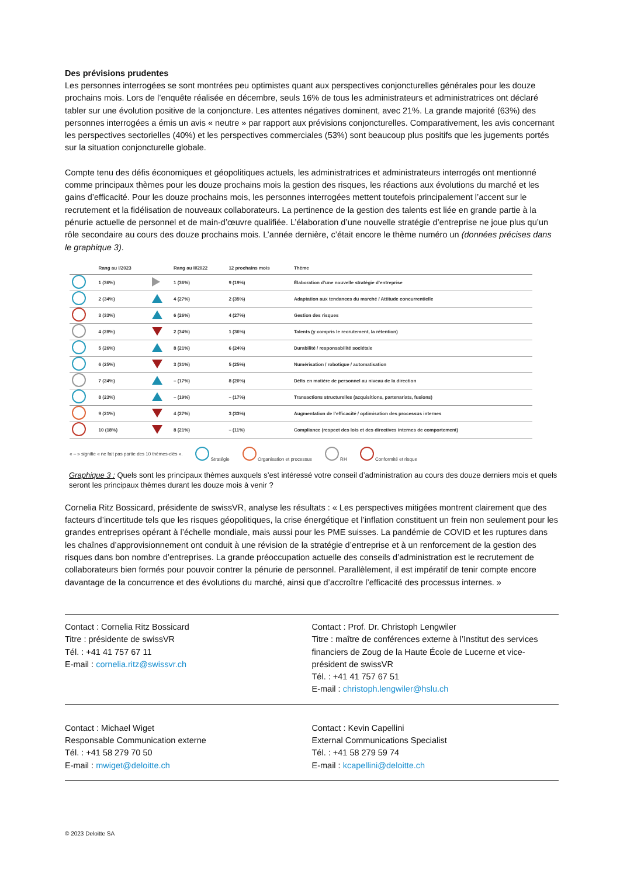Des prévisions prudentes
Les personnes interrogées se sont montrées peu optimistes quant aux perspectives conjoncturelles générales pour les douze prochains mois. Lors de l’enquête réalisée en décembre, seuls 16% de tous les administrateurs et administratrices ont déclaré tabler sur une évolution positive de la conjoncture. Les attentes négatives dominent, avec 21%. La grande majorité (63%) des personnes interrogées a émis un avis « neutre » par rapport aux prévisions conjoncturelles. Comparativement, les avis concernant les perspectives sectorielles (40%) et les perspectives commerciales (53%) sont beaucoup plus positifs que les jugements portés sur la situation conjoncturelle globale.
Compte tenu des défis économiques et géopolitiques actuels, les administratrices et administrateurs interrogés ont mentionné comme principaux thèmes pour les douze prochains mois la gestion des risques, les réactions aux évolutions du marché et les gains d’efficacité. Pour les douze prochains mois, les personnes interrogées mettent toutefois principalement l’accent sur le recrutement et la fidélisation de nouveaux collaborateurs. La pertinence de la gestion des talents est liée en grande partie à la pénurie actuelle de personnel et de main-d’œuvre qualifiée. L’élaboration d’une nouvelle stratégie d’entreprise ne joue plus qu’un rôle secondaire au cours des douze prochains mois. L’année dernière, c’était encore le thème numéro un (données précises dans le graphique 3).
| | Rang au I/2023 | | Rang au II/2022 | 12 prochains mois | Thème |
| --- | --- | --- | --- | --- | --- |
| | 1 (36%) | | 1 (36%) | 9 (19%) | Élaboration d’une nouvelle stratégie d’entreprise |
| | 2 (34%) | | 4 (27%) | 2 (35%) | Adaptation aux tendances du marché / Attitude concurrentielle |
| | 3 (33%) | | 6 (26%) | 4 (27%) | Gestion des risques |
| | 4 (28%) | | 2 (34%) | 1 (36%) | Talents (y compris le recrutement, la rétention) |
| | 5 (26%) | | 8 (21%) | 6 (24%) | Durabilité / responsabilité sociétale |
| | 6 (25%) | | 3 (31%) | 5 (25%) | Numérisation / robotique / automatisation |
| | 7 (24%) | | – (17%) | 8 (20%) | Défis en matière de personnel au niveau de la direction |
| | 8 (23%) | | – (19%) | – (17%) | Transactions structurelles (acquisitions, partenariats, fusions) |
| | 9 (21%) | | 4 (27%) | 3 (33%) | Augmentation de l’efficacité / optimisation des processus internes |
| | 10 (18%) | | 8 (21%) | – (11%) | Compliance (respect des lois et des directives internes de comportement) |
« – » signifie « ne fait pas partie des 10 thèmes-clés ». Stratégie Organisation et processus RH Conformité et risque
Graphique 3 : Quels sont les principaux thèmes auxquels s’est intéressé votre conseil d’administration au cours des douze derniers mois et quels seront les principaux thèmes durant les douze mois à venir ?
Cornelia Ritz Bossicard, présidente de swissVR, analyse les résultats : « Les perspectives mitigées montrent clairement que des facteurs d’incertitude tels que les risques géopolitiques, la crise énergétique et l’inflation constituent un frein non seulement pour les grandes entreprises opérant à l’échelle mondiale, mais aussi pour les PME suisses. La pandémie de COVID et les ruptures dans les chaînes d’approvisionnement ont conduit à une révision de la stratégie d’entreprise et à un renforcement de la gestion des risques dans bon nombre d’entreprises. La grande préoccupation actuelle des conseils d’administration est le recrutement de collaborateurs bien formés pour pouvoir contrer la pénurie de personnel. Parallèlement, il est impératif de tenir compte encore davantage de la concurrence et des évolutions du marché, ainsi que d’accroître l’efficacité des processus internes. »
Contact : Cornelia Ritz Bossicard
Titre : présidente de swissVR
Tél. : +41 41 757 67 11
E-mail : cornelia.ritz@swissvr.ch
Contact : Prof. Dr. Christoph Lengwiler
Titre : maître de conférences externe à l’Institut des services financiers de Zoug de la Haute École de Lucerne et vice-président de swissVR
Tél. : +41 41 757 67 51
E-mail : christoph.lengwiler@hslu.ch
Contact : Michael Wiget
Responsable Communication externe
Tél. : +41 58 279 70 50
E-mail : mwiget@deloitte.ch
Contact : Kevin Capellini
External Communications Specialist
Tél. : +41 58 279 59 74
E-mail : kcapellini@deloitte.ch
© 2023 Deloitte SA